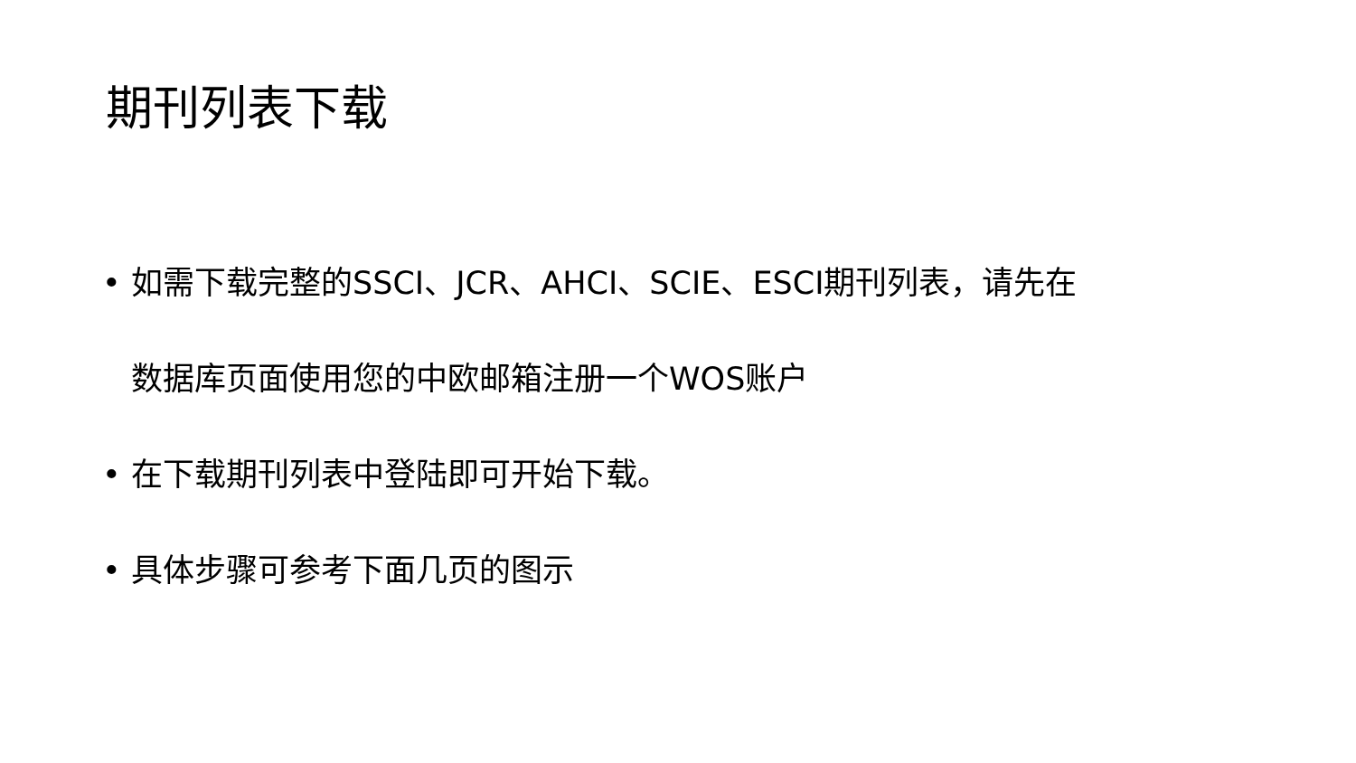期刊列表下载
• 如需下载完整的SSCI、JCR、AHCI、SCIE、ESCI期刊列表，请先在
数据库页面使用您的中欧邮箱注册一个WOS账户
• 在下载期刊列表中登陆即可开始下载。
• 具体步骤可参考下面几页的图示